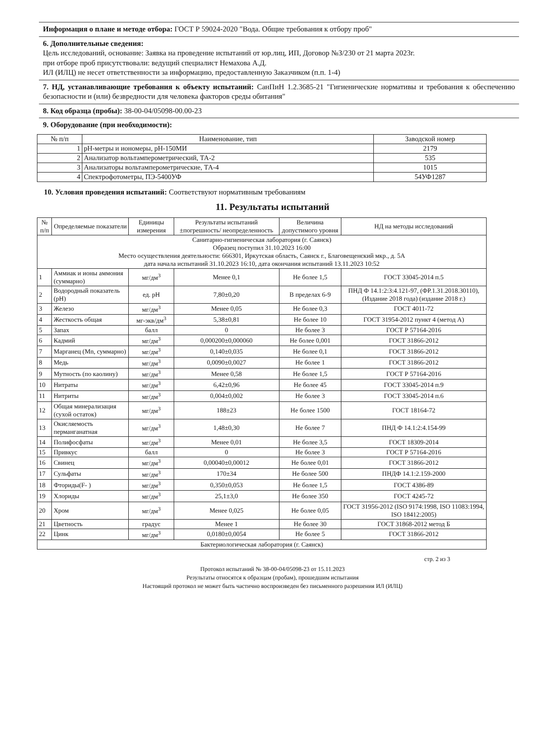Информация о плане и методе отбора: ГОСТ Р 59024-2020 "Вода. Общие требования к отбору проб"
6. Дополнительные сведения:
Цель исследований, основание: Заявка на проведение испытаний от юр.лиц, ИП, Договор №З/230 от 21 марта 2023г.
при отборе проб присутствовали: ведущий специалист Немахова А.Д.
ИЛ (ИЛЦ) не несет ответственности за информацию, предоставленную Заказчиком (п.п. 1-4)
7. НД, устанавливающие требования к объекту испытаний: СанПиН 1.2.3685-21 "Гигиенические нормативы и требования к обеспечению безопасности и (или) безвредности для человека факторов среды обитания"
8. Код образца (пробы): 38-00-04/05098-00.00-23
9. Оборудование (при необходимости):
| № п/п | Наименование, тип | Заводской номер |
| --- | --- | --- |
| 1 | pH-метры и иономеры, pH-150МИ | 2179 |
| 2 | Анализатор вольтамперометрический, ТА-2 | 535 |
| 3 | Анализаторы вольтамперометрические, ТА-4 | 1015 |
| 4 | Спектрофотометры, ПЭ-5400УФ | 54УФ1287 |
10. Условия проведения испытаний: Соответствуют нормативным требованиям
11. Результаты испытаний
| № п/п | Определяемые показатели | Единицы измерения | Результаты испытаний ±погрешность/ неопределенность | Величина допустимого уровня | НД на методы исследований |
| --- | --- | --- | --- | --- | --- |
| Санитарно-гигиеническая лаборатория (г. Саянск) Образец поступил 31.10.2023 16:00 Место осуществления деятельности: 666301, Иркутская область, Саянск г., Благовещенский мкр., д. 5А дата начала испытаний 31.10.2023 16:10, дата окончания испытаний 13.11.2023 10:52 | | | | | |
| 1 | Аммиак и ионы аммония (суммарно) | мг/дм<sup>3</sup> | Менее 0,1 | Не более 1,5 | ГОСТ 33045-2014 п.5 |
| 2 | Водородный показатель (pH) | ед. pH | 7,80±0,20 | В пределах 6-9 | ПНД Ф 14.1:2:3:4.121-97, (ФР.1.31.2018.30110), (Издание 2018 года) (издание 2018 г.) |
| 3 | Железо | мг/дм<sup>3</sup> | Менее 0,05 | Не более 0,3 | ГОСТ 4011-72 |
| 4 | Жесткость общая | мг-экв/дм<sup>3</sup> | 5,38±0,81 | Не более 10 | ГОСТ 31954-2012 пункт 4 (метод А) |
| 5 | Запах | балл | 0 | Не более 3 | ГОСТ Р 57164-2016 |
| 6 | Кадмий | мг/дм<sup>3</sup> | 0,000200±0,000060 | Не более 0,001 | ГОСТ 31866-2012 |
| 7 | Марганец (Mn, суммарно) | мг/дм<sup>3</sup> | 0,140±0,035 | Не более 0,1 | ГОСТ 31866-2012 |
| 8 | Медь | мг/дм<sup>3</sup> | 0,0090±0,0027 | Не более 1 | ГОСТ 31866-2012 |
| 9 | Мутность (по каолину) | мг/дм<sup>3</sup> | Менее 0,58 | Не более 1,5 | ГОСТ Р 57164-2016 |
| 10 | Нитраты | мг/дм<sup>3</sup> | 6,42±0,96 | Не более 45 | ГОСТ 33045-2014 п.9 |
| 11 | Нитриты | мг/дм<sup>3</sup> | 0,004±0,002 | Не более 3 | ГОСТ 33045-2014 п.6 |
| 12 | Общая минерализация (сухой остаток) | мг/дм<sup>3</sup> | 188±23 | Не более 1500 | ГОСТ 18164-72 |
| 13 | Окисляемость перманганатная | мг/дм<sup>3</sup> | 1,48±0,30 | Не более 7 | ПНД Ф 14.1:2:4.154-99 |
| 14 | Полифосфаты | мг/дм<sup>3</sup> | Менее 0,01 | Не более 3,5 | ГОСТ 18309-2014 |
| 15 | Привкус | балл | 0 | Не более 3 | ГОСТ Р 57164-2016 |
| 16 | Свинец | мг/дм<sup>3</sup> | 0,00040±0,00012 | Не более 0,01 | ГОСТ 31866-2012 |
| 17 | Сульфаты | мг/дм<sup>3</sup> | 170±34 | Не более 500 | ПНДФ 14.1:2.159-2000 |
| 18 | Фториды(F- ) | мг/дм<sup>3</sup> | 0,350±0,053 | Не более 1,5 | ГОСТ 4386-89 |
| 19 | Хлориды | мг/дм<sup>3</sup> | 25,1±3,0 | Не более 350 | ГОСТ 4245-72 |
| 20 | Хром | мг/дм<sup>3</sup> | Менее 0,025 | Не более 0,05 | ГОСТ 31956-2012 (ISO 9174:1998, ISO 11083:1994, ISO 18412:2005) |
| 21 | Цветность | градус | Менее 1 | Не более 30 | ГОСТ 31868-2012 метод Б |
| 22 | Цинк | мг/дм<sup>3</sup> | 0,0180±0,0054 | Не более 5 | ГОСТ 31866-2012 |
| Бактериологическая лаборатория (г. Саянск) | | | | | |
стр. 2 из 3
Протокол испытаний № 38-00-04/05098-23 от 15.11.2023
Результаты относятся к образцам (пробам), прошедшим испытания
Настоящий протокол не может быть частично воспроизведен без письменного разрешения ИЛ (ИЛЦ)